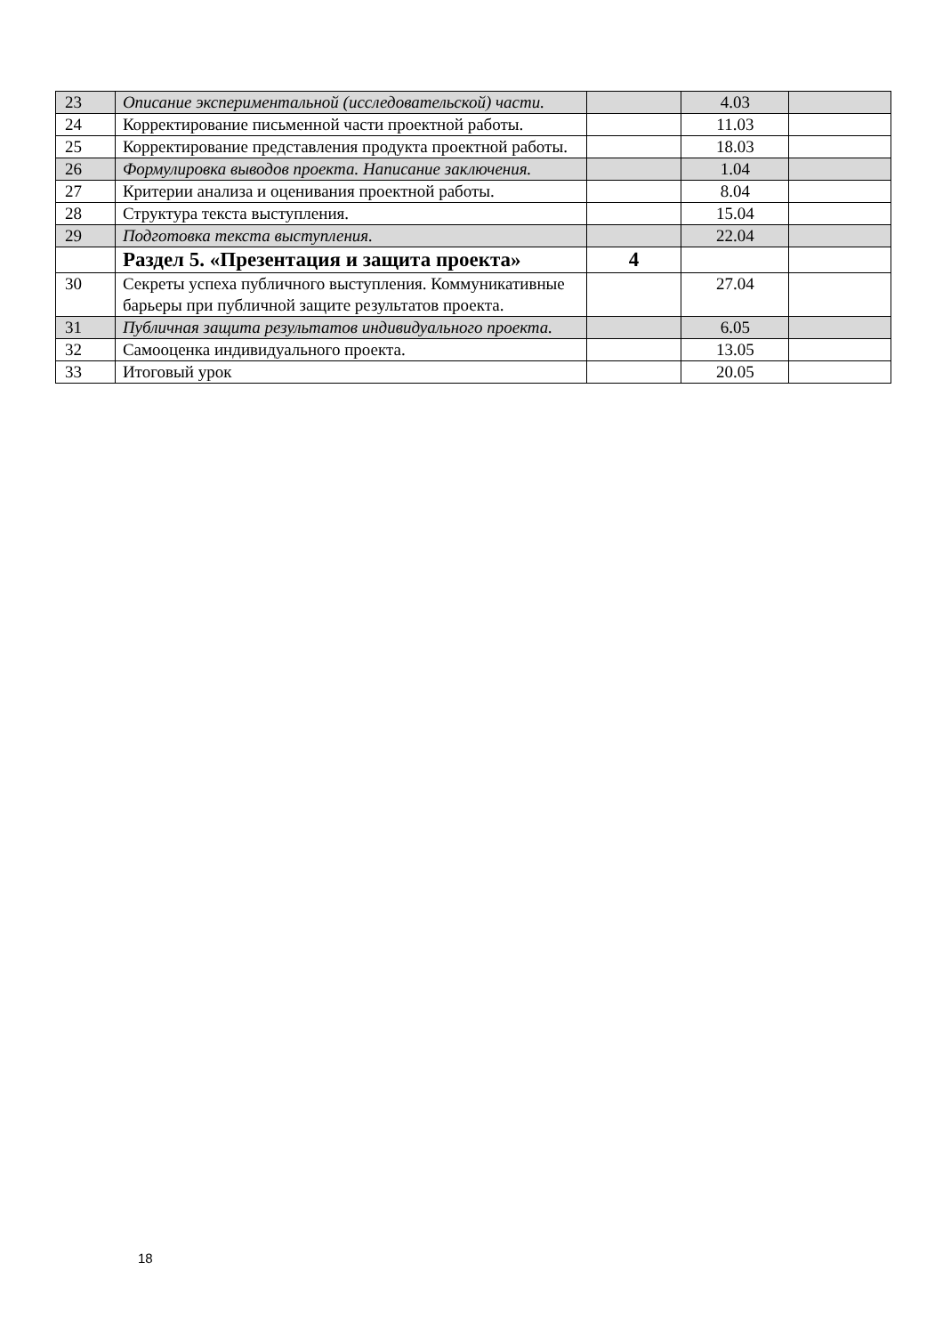| 23 | Описание экспериментальной (исследовательской) части. | | 4.03 | |
| 24 | Корректирование письменной части проектной работы. | | 11.03 | |
| 25 | Корректирование представления продукта проектной работы. | | 18.03 | |
| 26 | Формулировка выводов проекта. Написание заключения. | | 1.04 | |
| 27 | Критерии анализа и оценивания проектной работы. | | 8.04 | |
| 28 | Структура текста выступления. | | 15.04 | |
| 29 | Подготовка текста выступления. | | 22.04 | |
| | Раздел 5. «Презентация и защита проекта» | 4 | | |
| 30 | Секреты успеха публичного выступления. Коммуникативные барьеры при публичной защите результатов проекта. | | 27.04 | |
| 31 | Публичная защита результатов индивидуального проекта. | | 6.05 | |
| 32 | Самооценка индивидуального проекта. | | 13.05 | |
| 33 | Итоговый урок | | 20.05 | |
18